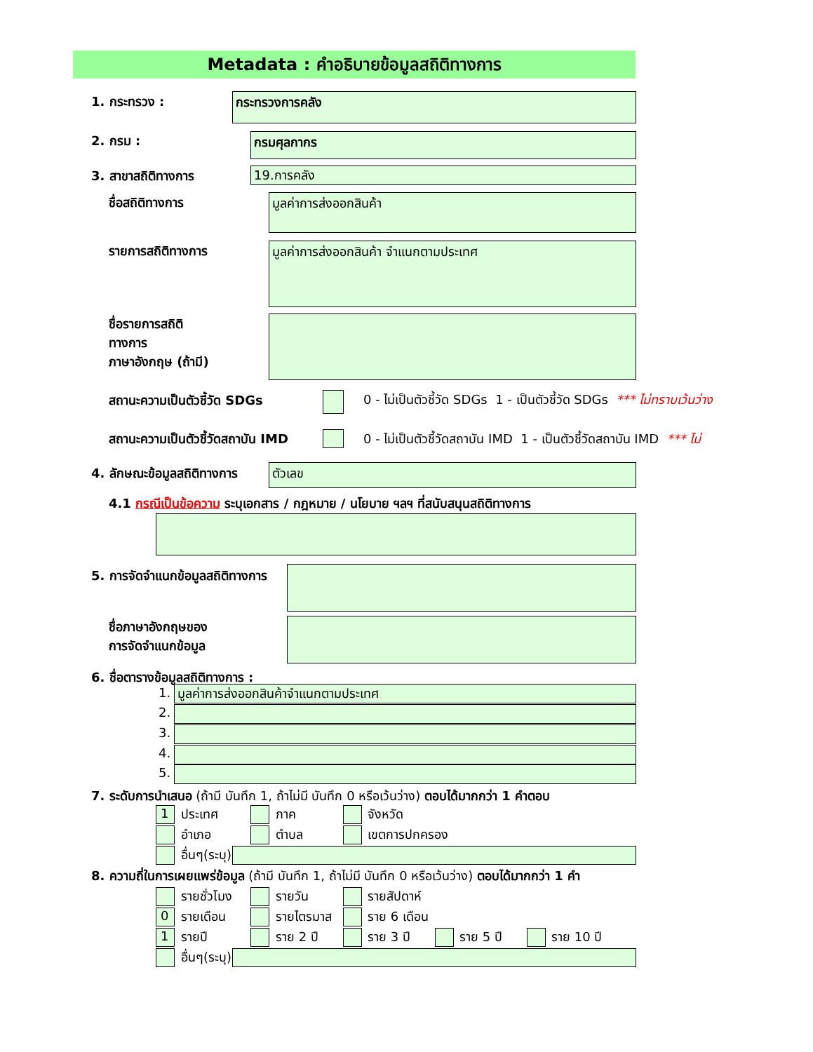Metadata : คำอธิบายข้อมูลสถิติทางการ
1. กระทรวง : กระทรวงการคลัง
2. กรม : กรมศุลกากร
3. สาขาสถิติทางการ 19.การคลัง
ชื่อสถิติทางการ มูลค่าการส่งออกสินค้า
รายการสถิติทางการ มูลค่าการส่งออกสินค้า จำแนกตามประเทศ
ชื่อรายการสถิติ
ทางการ
ภาษาอังกฤษ (ถ้ามี)
สถานะความเป็นตัวชี้วัด SDGs
0 - ไม่เป็นตัวชี้วัด SDGs 1 - เป็นตัวชี้วัด SDGs *** ไม่ทราบเว้นว่าง
สถานะความเป็นตัวชี้วัดสถาบัน IMD
0 - ไม่เป็นตัวชี้วัดสถาบัน IMD 1 - เป็นตัวชี้วัดสถาบัน IMD *** ไม่
4. ลักษณะข้อมูลสถิติทางการ ตัวเลข
4.1 กรณีเป็นข้อความ ระบุเอกสาร / กฎหมาย / นโยบาย ฯลฯ ที่สนับสนุนสถิติทางการ
5. การจัดจำแนกข้อมูลสถิติทางการ
ชื่อภาษาอังกฤษของ
การจัดจำแนกข้อมูล
6. ชื่อตารางข้อมูลสถิติทางการ :
1. มูลค่าการส่งออกสินค้าจำแนกตามประเทศ
2.
3.
4.
5.
7. ระดับการนำเสนอ (ถ้ามี บันทึก 1, ถ้าไม่มี บันทึก 0 หรือเว้นว่าง) ตอบได้มากกว่า 1 คำตอบ
1 ประเทศ ภาค จังหวัด
อำเภอ ตำบล เขตการปกครอง
อื่นๆ(ระบุ)
8. ความถี่ในการเผยแพร่ข้อมูล (ถ้ามี บันทึก 1, ถ้าไม่มี บันทึก 0 หรือเว้นว่าง) ตอบได้มากกว่า 1 คำ
รายชั่วโมง รายวัน รายสัปดาห์
0 รายเดือน รายไตรมาส ราย 6 เดือน
1 รายปี ราย 2 ปี ราย 3 ปี ราย 5 ปี ราย 10 ปี
อื่นๆ(ระบุ)